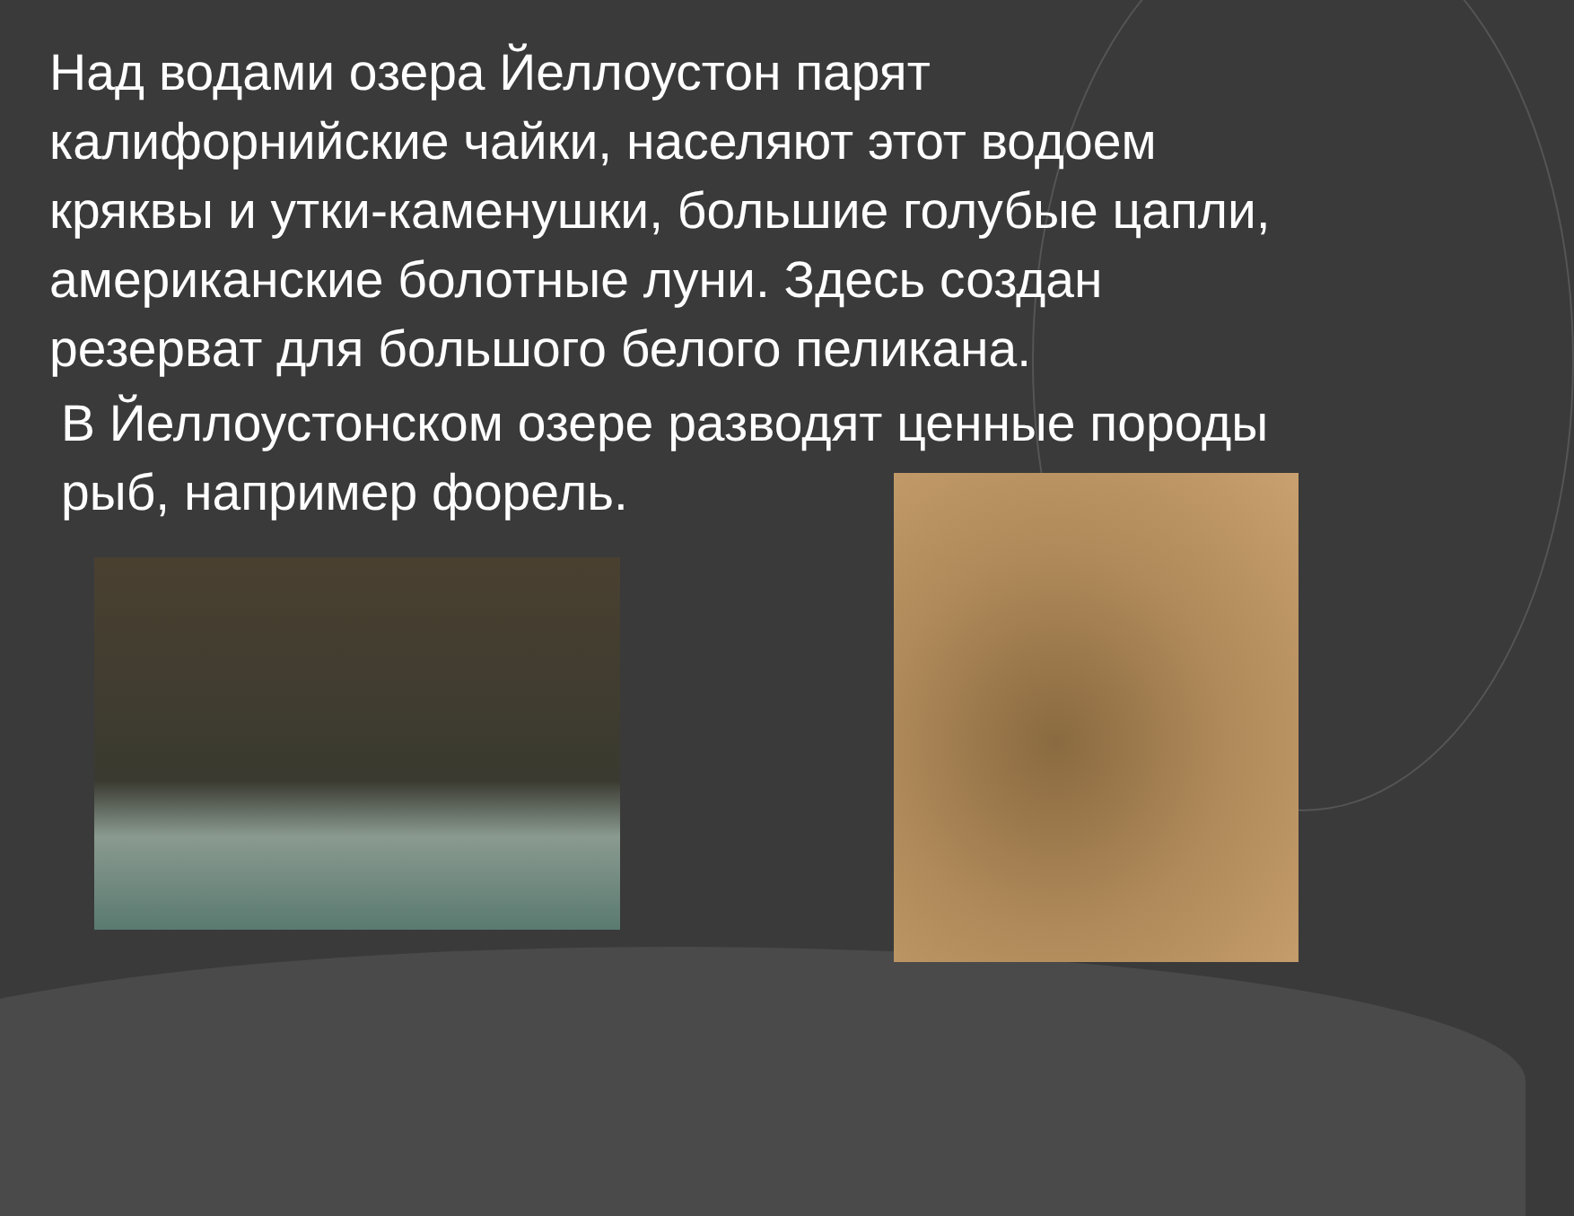Над водами озера Йеллоустон парят калифорнийские чайки, населяют этот водоем кряквы и утки-каменушки, большие голубые цапли, американские болотные луни. Здесь создан резерват для большого белого пеликана.
В Йеллоустонском озере разводят ценные породы рыб, например форель.